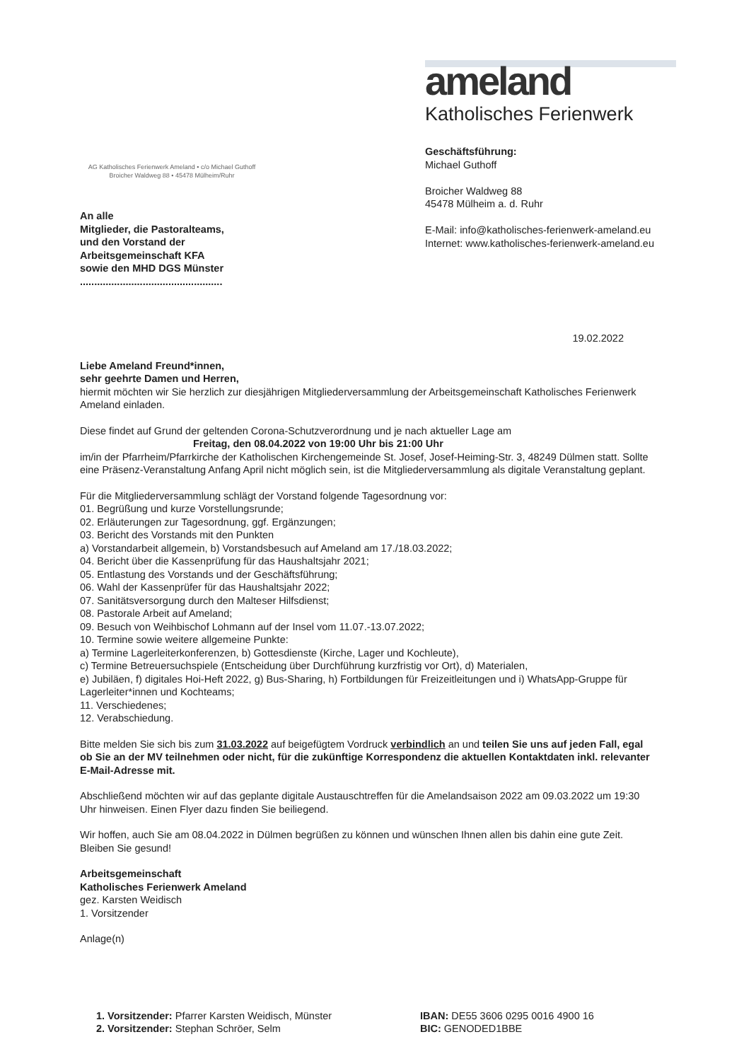AG Katholisches Ferienwerk Ameland • c/o Michael Guthoff
Broicher Waldweg 88 • 45478 Mülheim/Ruhr
An alle
Mitglieder, die Pastoralteams,
und den Vorstand der
Arbeitsgemeinschaft KFA
sowie den MHD DGS Münster
..................................................
ameland
Katholisches Ferienwerk
Geschäftsführung:
Michael Guthoff
Broicher Waldweg 88
45478 Mülheim a. d. Ruhr
E-Mail: info@katholisches-ferienwerk-ameland.eu
Internet: www.katholisches-ferienwerk-ameland.eu
19.02.2022
Liebe Ameland Freund*innen,
sehr geehrte Damen und Herren,
hiermit möchten wir Sie herzlich zur diesjährigen Mitgliederversammlung der Arbeitsgemeinschaft Katholisches Ferienwerk Ameland einladen.
Diese findet auf Grund der geltenden Corona-Schutzverordnung und je nach aktueller Lage am
Freitag, den 08.04.2022 von 19:00 Uhr bis 21:00 Uhr
im/in der Pfarrheim/Pfarrkirche der Katholischen Kirchengemeinde St. Josef, Josef-Heiming-Str. 3, 48249 Dülmen statt. Sollte eine Präsenz-Veranstaltung Anfang April nicht möglich sein, ist die Mitgliederversammlung als digitale Veranstaltung geplant.
Für die Mitgliederversammlung schlägt der Vorstand folgende Tagesordnung vor:
01. Begrüßung und kurze Vorstellungsrunde;
02. Erläuterungen zur Tagesordnung, ggf. Ergänzungen;
03. Bericht des Vorstands mit den Punkten
a) Vorstandarbeit allgemein, b) Vorstandsbesuch auf Ameland am 17./18.03.2022;
04. Bericht über die Kassenprüfung für das Haushaltsjahr 2021;
05. Entlastung des Vorstands und der Geschäftsführung;
06. Wahl der Kassenprüfer für das Haushaltsjahr 2022;
07. Sanitätsversorgung durch den Malteser Hilfsdienst;
08. Pastorale Arbeit auf Ameland;
09. Besuch von Weihbischof Lohmann auf der Insel vom 11.07.-13.07.2022;
10. Termine sowie weitere allgemeine Punkte:
a) Termine Lagerleiterkonferenzen, b) Gottesdienste (Kirche, Lager und Kochleute),
c) Termine Betreuersuchspiele (Entscheidung über Durchführung kurzfristig vor Ort), d) Materialen,
e) Jubiläen, f) digitales Hoi-Heft 2022, g) Bus-Sharing, h) Fortbildungen für Freizeitleitungen und i) WhatsApp-Gruppe für Lagerleiter*innen und Kochteams;
11. Verschiedenes;
12. Verabschiedung.
Bitte melden Sie sich bis zum 31.03.2022 auf beigefügtem Vordruck verbindlich an und teilen Sie uns auf jeden Fall, egal ob Sie an der MV teilnehmen oder nicht, für die zukünftige Korrespondenz die aktuellen Kontaktdaten inkl. relevanter E-Mail-Adresse mit.
Abschließend möchten wir auf das geplante digitale Austauschtreffen für die Amelandsaison 2022 am 09.03.2022 um 19:30 Uhr hinweisen. Einen Flyer dazu finden Sie beiliegend.
Wir hoffen, auch Sie am 08.04.2022 in Dülmen begrüßen zu können und wünschen Ihnen allen bis dahin eine gute Zeit. Bleiben Sie gesund!
Arbeitsgemeinschaft
Katholisches Ferienwerk Ameland
gez. Karsten Weidisch
1. Vorsitzender
Anlage(n)
1. Vorsitzender: Pfarrer Karsten Weidisch, Münster
2. Vorsitzender: Stephan Schröer, Selm
IBAN: DE55 3606 0295 0016 4900 16
BIC: GENODED1BBE